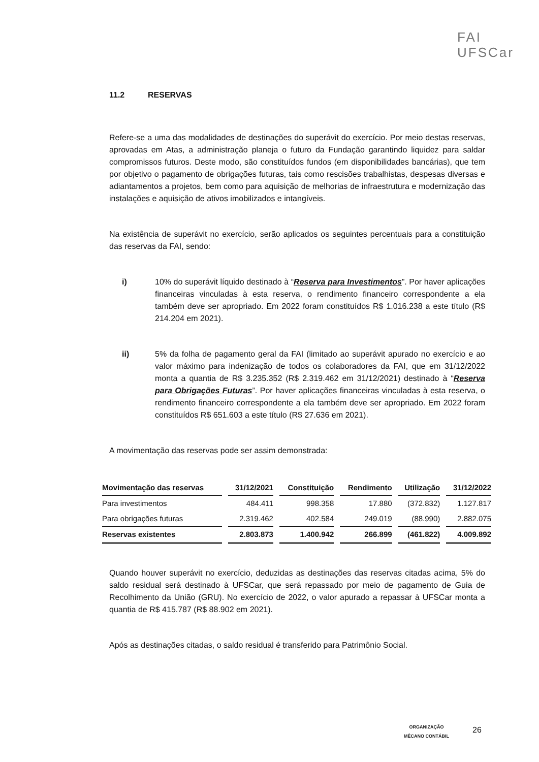FAI
UFSCar
11.2 RESERVAS
Refere-se a uma das modalidades de destinações do superávit do exercício. Por meio destas reservas, aprovadas em Atas, a administração planeja o futuro da Fundação garantindo liquidez para saldar compromissos futuros. Deste modo, são constituídos fundos (em disponibilidades bancárias), que tem por objetivo o pagamento de obrigações futuras, tais como rescisões trabalhistas, despesas diversas e adiantamentos a projetos, bem como para aquisição de melhorias de infraestrutura e modernização das instalações e aquisição de ativos imobilizados e intangíveis.
Na existência de superávit no exercício, serão aplicados os seguintes percentuais para a constituição das reservas da FAI, sendo:
i) 10% do superávit líquido destinado à “Reserva para Investimentos”. Por haver aplicações financeiras vinculadas à esta reserva, o rendimento financeiro correspondente a ela também deve ser apropriado. Em 2022 foram constituídos R$ 1.016.238 a este título (R$ 214.204 em 2021).
ii) 5% da folha de pagamento geral da FAI (limitado ao superávit apurado no exercício e ao valor máximo para indenização de todos os colaboradores da FAI, que em 31/12/2022 monta a quantia de R$ 3.235.352 (R$ 2.319.462 em 31/12/2021) destinado à “Reserva para Obrigações Futuras”. Por haver aplicações financeiras vinculadas à esta reserva, o rendimento financeiro correspondente a ela também deve ser apropriado. Em 2022 foram constituídos R$ 651.603 a este título (R$ 27.636 em 2021).
A movimentação das reservas pode ser assim demonstrada:
| Movimentação das reservas | 31/12/2021 | Constituição | Rendimento | Utilização | 31/12/2022 |
| --- | --- | --- | --- | --- | --- |
| Para investimentos | 484.411 | 998.358 | 17.880 | (372.832) | 1.127.817 |
| Para obrigações futuras | 2.319.462 | 402.584 | 249.019 | (88.990) | 2.882.075 |
| Reservas existentes | 2.803.873 | 1.400.942 | 266.899 | (461.822) | 4.009.892 |
Quando houver superávit no exercício, deduzidas as destinações das reservas citadas acima, 5% do saldo residual será destinado à UFSCar, que será repassado por meio de pagamento de Guia de Recolhimento da União (GRU). No exercício de 2022, o valor apurado a repassar à UFSCar monta a quantia de R$ 415.787 (R$ 88.902 em 2021).
Após as destinações citadas, o saldo residual é transferido para Patrimônio Social.
ORGANIZAÇÃO
MÊCANO CONTÁBIL
26